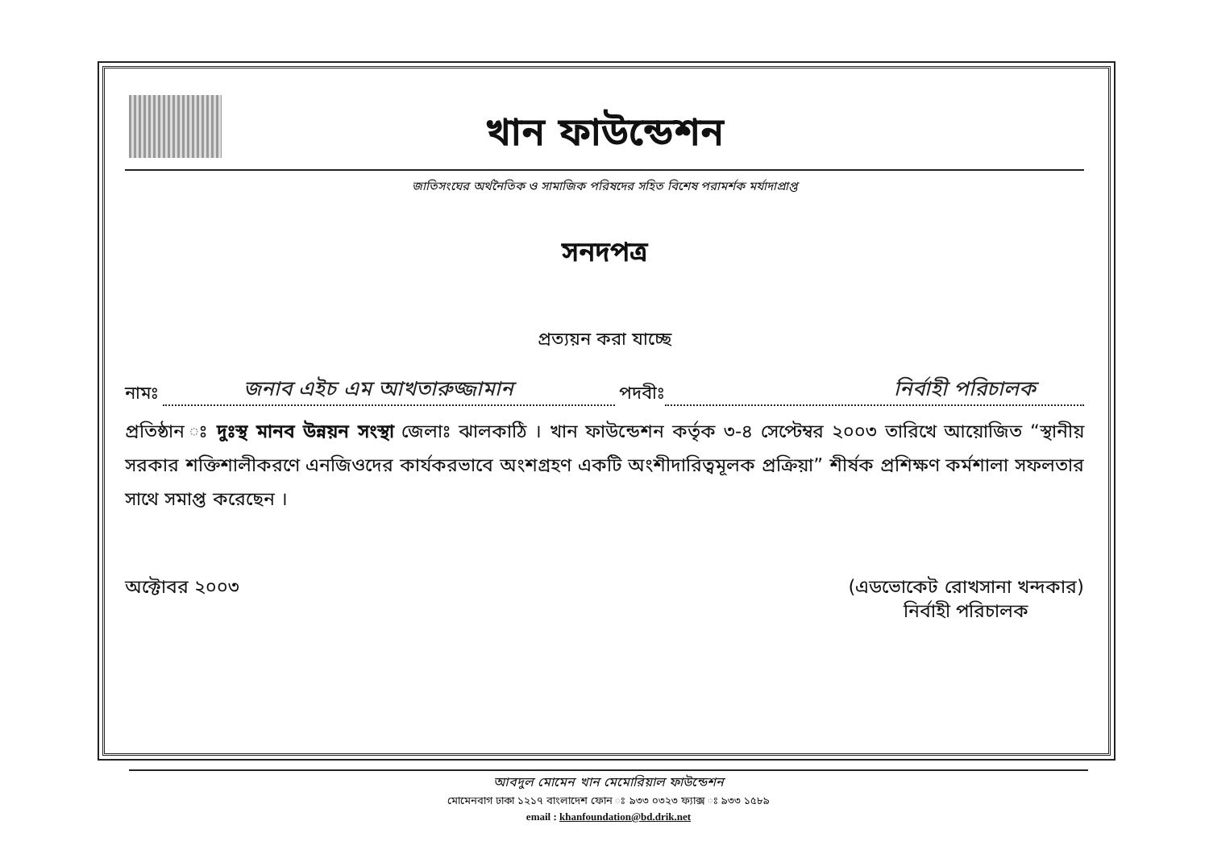খান ফাউন্ডেশন
জাতিসংঘের অর্থনৈতিক ও সামাজিক পরিষদের সহিত বিশেষ পরামর্শক মর্যাদাপ্রাপ্ত
সনদপত্র
প্রত্যয়ন করা যাচ্ছে
নামঃ জনাব এইচ এম আখতারুজ্জামান পদবীঃ নির্বাহী পরিচালক
প্রতিষ্ঠান ঃ দুঃস্থ মানব উন্নয়ন সংস্থা জেলাঃ ঝালকাঠি । খান ফাউন্ডেশন কর্তৃক ৩-৪ সেপ্টেম্বর ২০০৩ তারিখে আয়োজিত “স্থানীয় সরকার শক্তিশালীকরণে এনজিওদের কার্যকরভাবে অংশগ্রহণ একটি অংশীদারিত্বমূলক প্রক্রিয়া” শীর্ষক প্রশিক্ষণ কর্মশালা সফলতার সাথে সমাপ্ত করেছেন ।
অক্টোবর ২০০৩ (এডভোকেট রোখসানা খন্দকার)
নির্বাহী পরিচালক
আবদুল মোমেন খান মেমোরিয়াল ফাউন্ডেশন
মোমেনবাগ ঢাকা ১২১৭ বাংলাদেশ ফোন ঃ ৯৩৩ ০৩২৩ ফ্যাক্স ঃ ৯৩৩ ১৫৮৯
email : khanfoundation@bd.drik.net